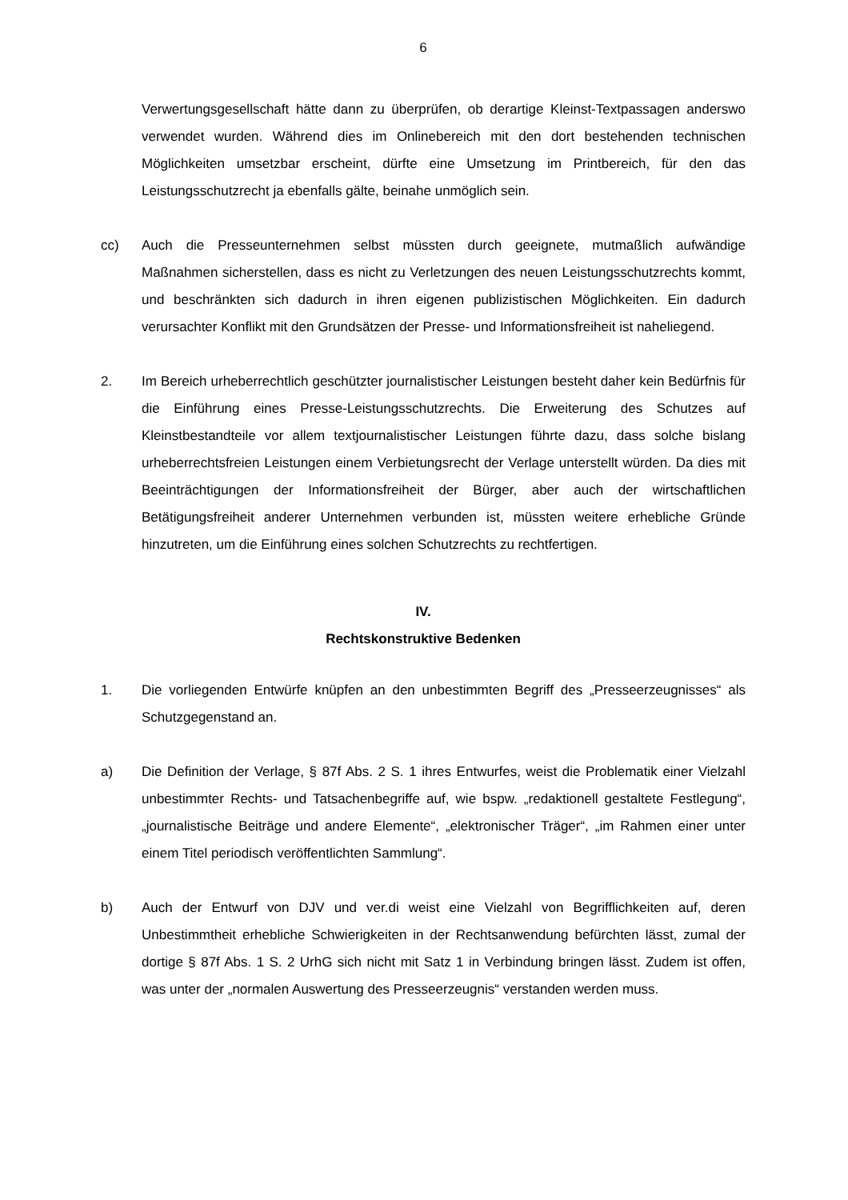6
Verwertungsgesellschaft hätte dann zu überprüfen, ob derartige Kleinst-Textpassagen anderswo verwendet wurden. Während dies im Onlinebereich mit den dort bestehenden technischen Möglichkeiten umsetzbar erscheint, dürfte eine Umsetzung im Printbereich, für den das Leistungsschutzrecht ja ebenfalls gälte, beinahe unmöglich sein.
cc) Auch die Presseunternehmen selbst müssten durch geeignete, mutmaßlich aufwändige Maßnahmen sicherstellen, dass es nicht zu Verletzungen des neuen Leistungsschutzrechts kommt, und beschränkten sich dadurch in ihren eigenen publizistischen Möglichkeiten. Ein dadurch verursachter Konflikt mit den Grundsätzen der Presse- und Informationsfreiheit ist naheliegend.
2. Im Bereich urheberrechtlich geschützter journalistischer Leistungen besteht daher kein Bedürfnis für die Einführung eines Presse-Leistungsschutzrechts. Die Erweiterung des Schutzes auf Kleinstbestandteile vor allem textjournalistischer Leistungen führte dazu, dass solche bislang urheberrechtsfreien Leistungen einem Verbietungsrecht der Verlage unterstellt würden. Da dies mit Beeinträchtigungen der Informationsfreiheit der Bürger, aber auch der wirtschaftlichen Betätigungsfreiheit anderer Unternehmen verbunden ist, müssten weitere erhebliche Gründe hinzutreten, um die Einführung eines solchen Schutzrechts zu rechtfertigen.
IV.
Rechtskonstruktive Bedenken
1. Die vorliegenden Entwürfe knüpfen an den unbestimmten Begriff des „Presseerzeugnisses“ als Schutzgegenstand an.
a) Die Definition der Verlage, § 87f Abs. 2 S. 1 ihres Entwurfes, weist die Problematik einer Vielzahl unbestimmter Rechts- und Tatsachenbegriffe auf, wie bspw. „redaktionell gestaltete Festlegung“, „journalistische Beiträge und andere Elemente“, „elektronischer Träger“, „im Rahmen einer unter einem Titel periodisch veröffentlichten Sammlung“.
b) Auch der Entwurf von DJV und ver.di weist eine Vielzahl von Begrifflichkeiten auf, deren Unbestimmtheit erhebliche Schwierigkeiten in der Rechtsanwendung befürchten lässt, zumal der dortige § 87f Abs. 1 S. 2 UrhG sich nicht mit Satz 1 in Verbindung bringen lässt. Zudem ist offen, was unter der „normalen Auswertung des Presseerzeugnis“ verstanden werden muss.